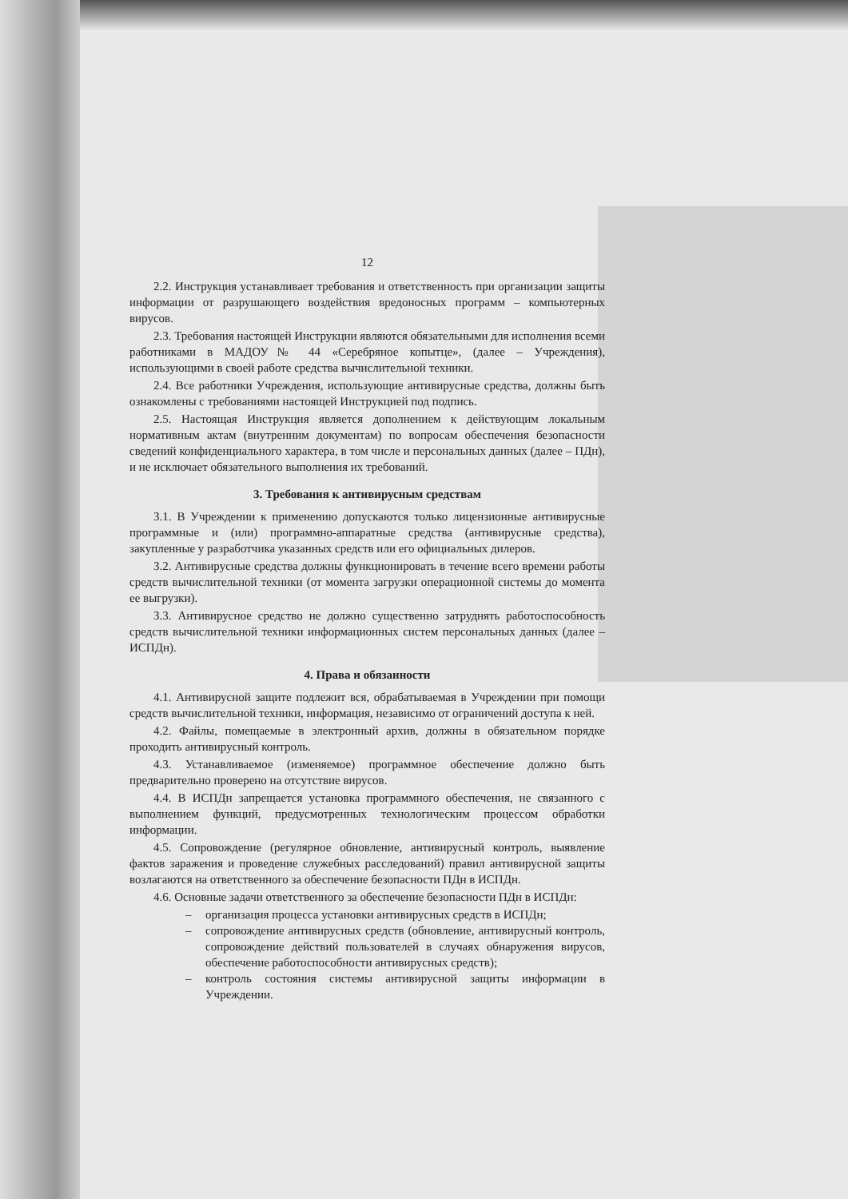12
2.2. Инструкция устанавливает требования и ответственность при организации защиты информации от разрушающего воздействия вредоносных программ – компьютерных вирусов.
2.3. Требования настоящей Инструкции являются обязательными для исполнения всеми работниками в МАДОУ№ 44 «Серебряное копытце», (далее – Учреждения), использующими в своей работе средства вычислительной техники.
2.4. Все работники Учреждения, использующие антивирусные средства, должны быть ознакомлены с требованиями настоящей Инструкцией под подпись.
2.5. Настоящая Инструкция является дополнением к действующим локальным нормативным актам (внутренним документам) по вопросам обеспечения безопасности сведений конфиденциального характера, в том числе и персональных данных (далее – ПДн), и не исключает обязательного выполнения их требований.
3. Требования к антивирусным средствам
3.1. В Учреждении к применению допускаются только лицензионные антивирусные программные и (или) программно-аппаратные средства (антивирусные средства), закупленные у разработчика указанных средств или его официальных дилеров.
3.2. Антивирусные средства должны функционировать в течение всего времени работы средств вычислительной техники (от момента загрузки операционной системы до момента ее выгрузки).
3.3. Антивирусное средство не должно существенно затруднять работоспособность средств вычислительной техники информационных систем персональных данных (далее – ИСПДн).
4. Права и обязанности
4.1. Антивирусной защите подлежит вся, обрабатываемая в Учреждении при помощи средств вычислительной техники, информация, независимо от ограничений доступа к ней.
4.2. Файлы, помещаемые в электронный архив, должны в обязательном порядке проходить антивирусный контроль.
4.3. Устанавливаемое (изменяемое) программное обеспечение должно быть предварительно проверено на отсутствие вирусов.
4.4. В ИСПДн запрещается установка программного обеспечения, не связанного с выполнением функций, предусмотренных технологическим процессом обработки информации.
4.5. Сопровождение (регулярное обновление, антивирусный контроль, выявление фактов заражения и проведение служебных расследований) правил антивирусной защиты возлагаются на ответственного за обеспечение безопасности ПДн в ИСПДн.
4.6. Основные задачи ответственного за обеспечение безопасности ПДн в ИСПДн:
– организация процесса установки антивирусных средств в ИСПДн;
– сопровождение антивирусных средств (обновление, антивирусный контроль, сопровождение действий пользователей в случаях обнаружения вирусов, обеспечение работоспособности антивирусных средств);
– контроль состояния системы антивирусной защиты информации в Учреждении.